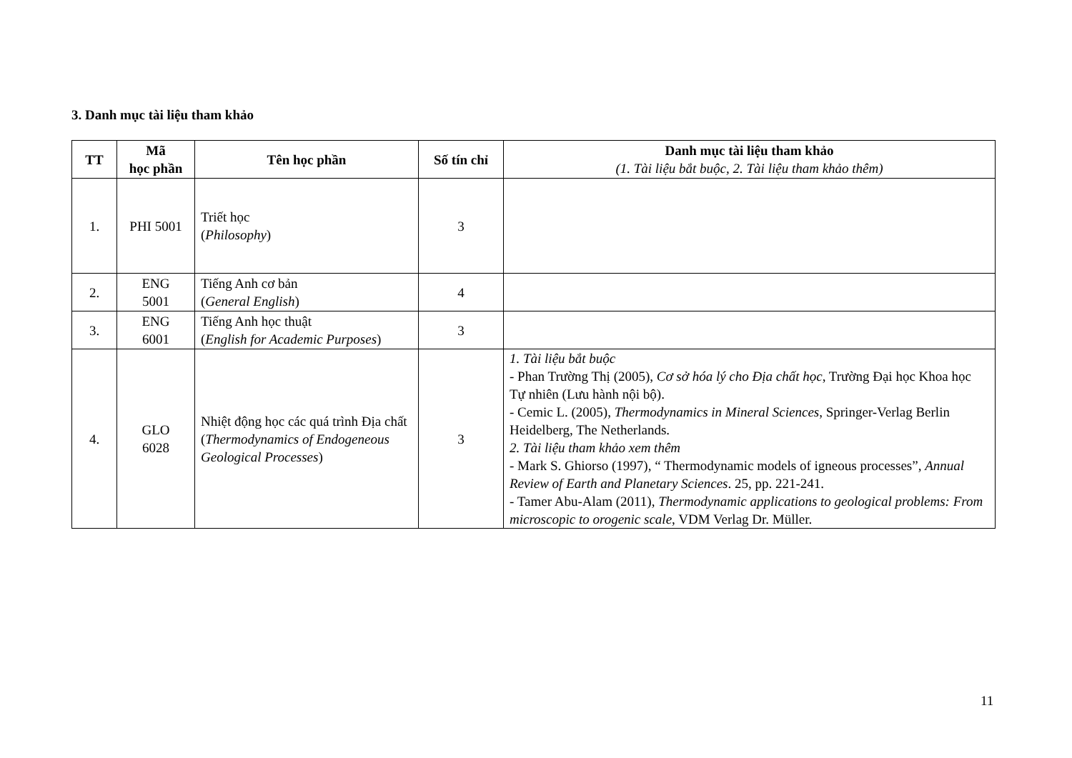3. Danh mục tài liệu tham khảo
| TT | Mã học phần | Tên học phần | Số tín chỉ | Danh mục tài liệu tham khảo (1. Tài liệu bắt buộc, 2. Tài liệu tham khảo thêm) |
| --- | --- | --- | --- | --- |
| 1. | PHI 5001 | Triết học ( Philosophy ) | 3 | |
| 2. | ENG 5001 | Tiếng Anh cơ bản ( General English ) | 4 | |
| 3. | ENG 6001 | Tiếng Anh học thuật ( English for Academic Purposes ) | 3 | |
| 4. | GLO 6028 | Nhiệt động học các quá trình Địa chất ( Thermodynamics of Endogeneous Geological Processes ) | 3 | 1. Tài liệu bắt buộc - Phan Trường Thị (2005), Cơ sở hóa lý cho Địa chất học , Trường Đại học Khoa học Tự nhiên (Lưu hành nội bộ). - Cemic L. (2005), Thermodynamics in Mineral Sciences , Springer-Verlag Berlin Heidelberg, The Netherlands. 2. Tài liệu tham khảo xem thêm - Mark S. Ghiorso (1997), “ Thermodynamic models of igneous processes”, Annual Review of Earth and Planetary Sciences . 25, pp. 221-241. - Tamer Abu-Alam (2011), Thermodynamic applications to geological problems: From microscopic to orogenic scale , VDM Verlag Dr. Müller. |
11